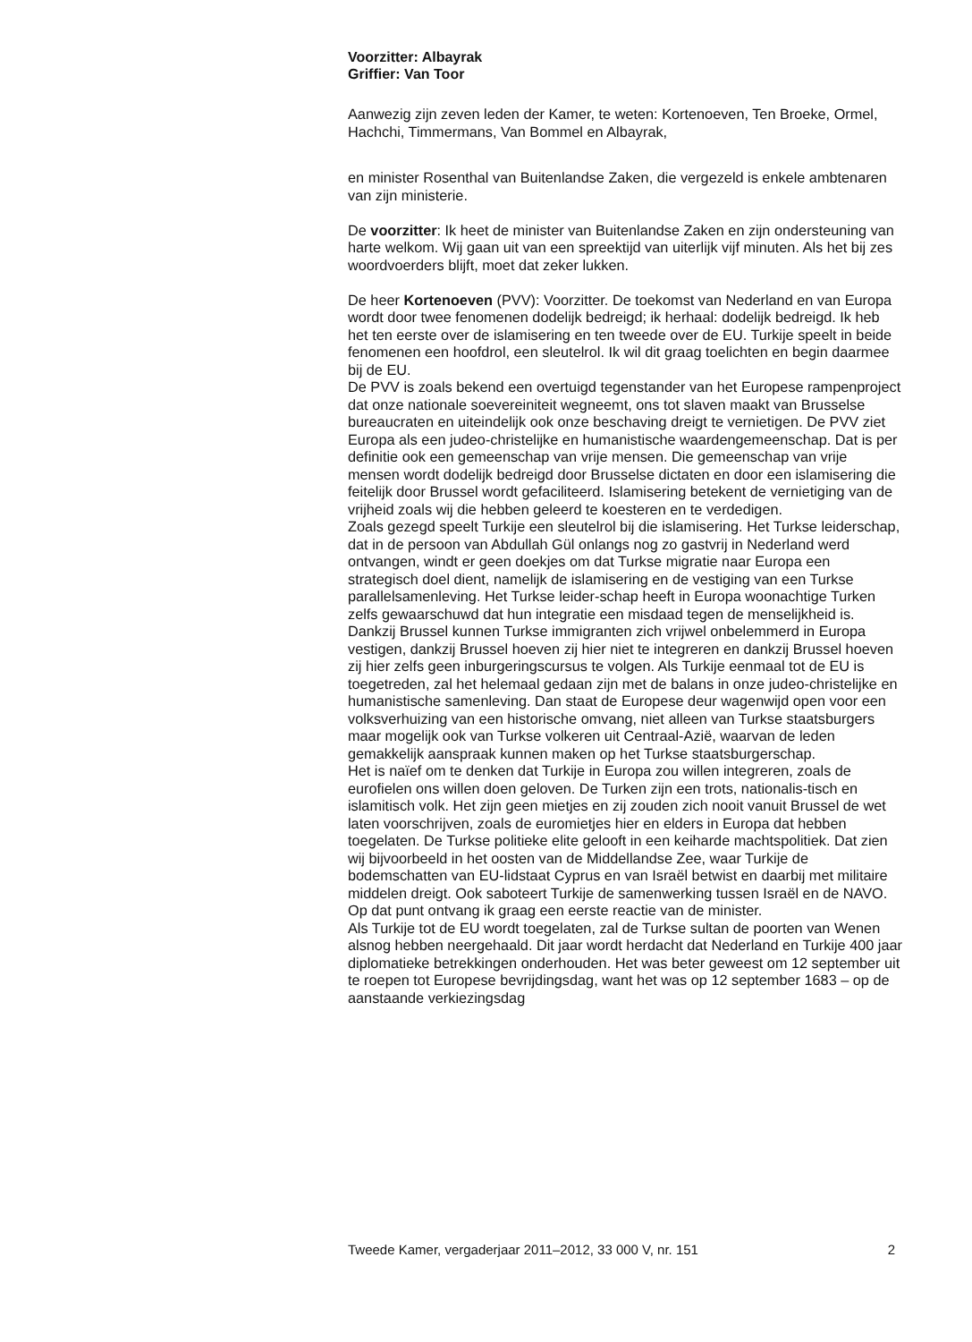Voorzitter: Albayrak
Griffier: Van Toor
Aanwezig zijn zeven leden der Kamer, te weten: Kortenoeven, Ten Broeke, Ormel, Hachchi, Timmermans, Van Bommel en Albayrak,
en minister Rosenthal van Buitenlandse Zaken, die vergezeld is enkele ambtenaren van zijn ministerie.
De voorzitter: Ik heet de minister van Buitenlandse Zaken en zijn ondersteuning van harte welkom. Wij gaan uit van een spreektijd van uiterlijk vijf minuten. Als het bij zes woordvoerders blijft, moet dat zeker lukken.
De heer Kortenoeven (PVV): Voorzitter. De toekomst van Nederland en van Europa wordt door twee fenomenen dodelijk bedreigd; ik herhaal: dodelijk bedreigd. Ik heb het ten eerste over de islamisering en ten tweede over de EU. Turkije speelt in beide fenomenen een hoofdrol, een sleutelrol. Ik wil dit graag toelichten en begin daarmee bij de EU.
De PVV is zoals bekend een overtuigd tegenstander van het Europese rampenproject dat onze nationale soevereiniteit wegneemt, ons tot slaven maakt van Brusselse bureaucraten en uiteindelijk ook onze beschaving dreigt te vernietigen. De PVV ziet Europa als een judeo-christelijke en humanistische waardengemeenschap. Dat is per definitie ook een gemeenschap van vrije mensen. Die gemeenschap van vrije mensen wordt dodelijk bedreigd door Brusselse dictaten en door een islamisering die feitelijk door Brussel wordt gefaciliteerd. Islamisering betekent de vernietiging van de vrijheid zoals wij die hebben geleerd te koesteren en te verdedigen.
Zoals gezegd speelt Turkije een sleutelrol bij die islamisering. Het Turkse leiderschap, dat in de persoon van Abdullah Gül onlangs nog zo gastvrij in Nederland werd ontvangen, windt er geen doekjes om dat Turkse migratie naar Europa een strategisch doel dient, namelijk de islamisering en de vestiging van een Turkse parallelsamenleving. Het Turkse leider-schap heeft in Europa woonachtige Turken zelfs gewaarschuwd dat hun integratie een misdaad tegen de menselijkheid is. Dankzij Brussel kunnen Turkse immigranten zich vrijwel onbelemmerd in Europa vestigen, dankzij Brussel hoeven zij hier niet te integreren en dankzij Brussel hoeven zij hier zelfs geen inburgeringscursus te volgen. Als Turkije eenmaal tot de EU is toegetreden, zal het helemaal gedaan zijn met de balans in onze judeo-christelijke en humanistische samenleving. Dan staat de Europese deur wagenwijd open voor een volksverhuizing van een historische omvang, niet alleen van Turkse staatsburgers maar mogelijk ook van Turkse volkeren uit Centraal-Azië, waarvan de leden gemakkelijk aanspraak kunnen maken op het Turkse staatsburgerschap.
Het is naïef om te denken dat Turkije in Europa zou willen integreren, zoals de eurofielen ons willen doen geloven. De Turken zijn een trots, nationalis-tisch en islamitisch volk. Het zijn geen mietjes en zij zouden zich nooit vanuit Brussel de wet laten voorschrijven, zoals de euromietjes hier en elders in Europa dat hebben toegelaten. De Turkse politieke elite gelooft in een keiharde machtspolitiek. Dat zien wij bijvoorbeeld in het oosten van de Middellandse Zee, waar Turkije de bodemschatten van EU-lidstaat Cyprus en van Israël betwist en daarbij met militaire middelen dreigt. Ook saboteert Turkije de samenwerking tussen Israël en de NAVO. Op dat punt ontvang ik graag een eerste reactie van de minister.
Als Turkije tot de EU wordt toegelaten, zal de Turkse sultan de poorten van Wenen alsnog hebben neergehaald. Dit jaar wordt herdacht dat Nederland en Turkije 400 jaar diplomatieke betrekkingen onderhouden. Het was beter geweest om 12 september uit te roepen tot Europese bevrijdingsdag, want het was op 12 september 1683 – op de aanstaande verkiezingsdag
Tweede Kamer, vergaderjaar 2011–2012, 33 000 V, nr. 151 2